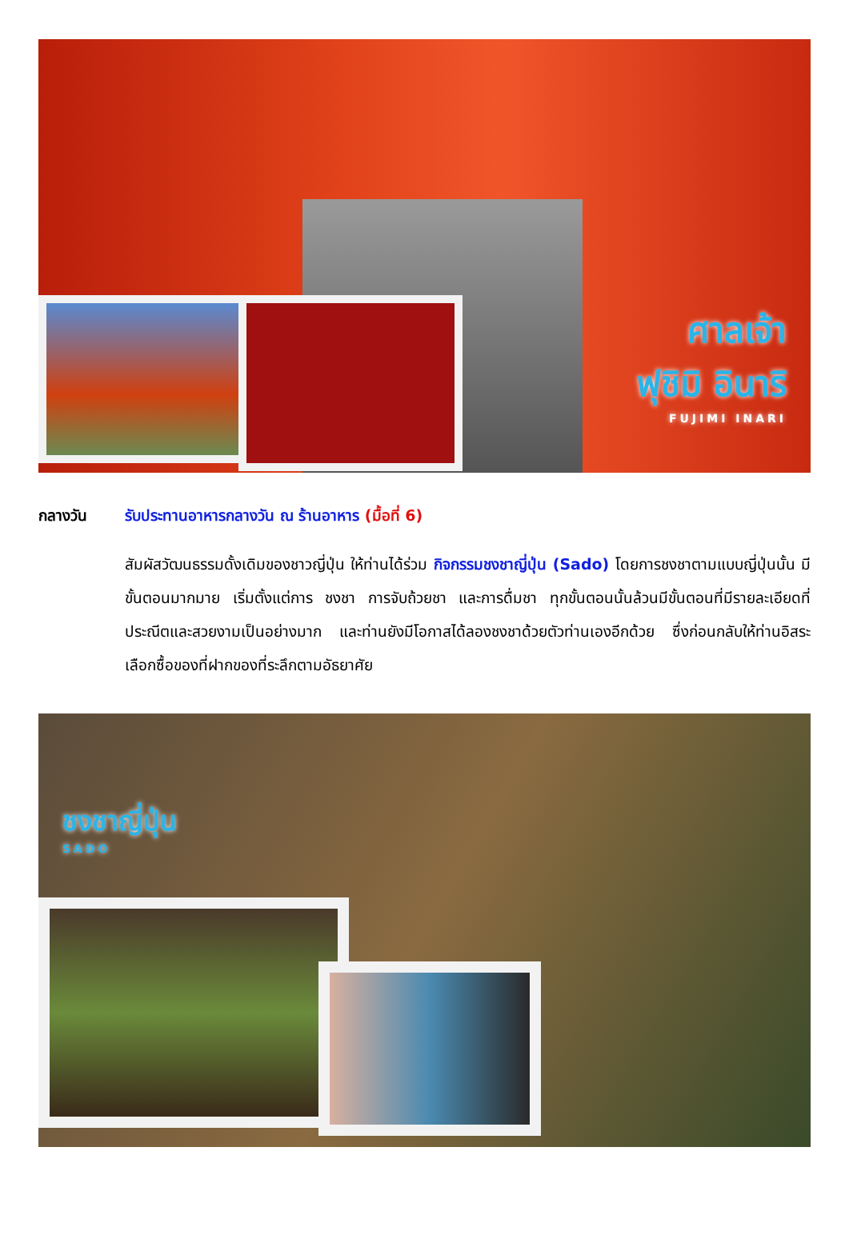ศาลเจ้า
ฟุชิมิ อินาริ
FUJIMI INARI
กลางวัน รับประทานอาหารกลางวัน ณ ร้านอาหาร (มื้อที่ 6)
สัมผัสวัฒนธรรมดั้งเดิมของชาวญี่ปุ่น ให้ท่านได้ร่วม กิจกรรมชงชาญี่ปุ่น (Sado) โดยการชงชาตามแบบญี่ปุ่นนั้น มีขั้นตอนมากมาย เริ่มตั้งแต่การ ชงชา การจับถ้วยชา และการดื่มชา ทุกขั้นตอนนั้นล้วนมีขั้นตอนที่มีรายละเอียดที่ประณีตและสวยงามเป็นอย่างมาก และท่านยังมีโอกาสได้ลองชงชาด้วยตัวท่านเองอีกด้วย ซึ่งก่อนกลับให้ท่านอิสระเลือกซื้อของที่ฝากของที่ระลึกตามอัธยาศัย
ชงชาญี่ปุ่น
SADO